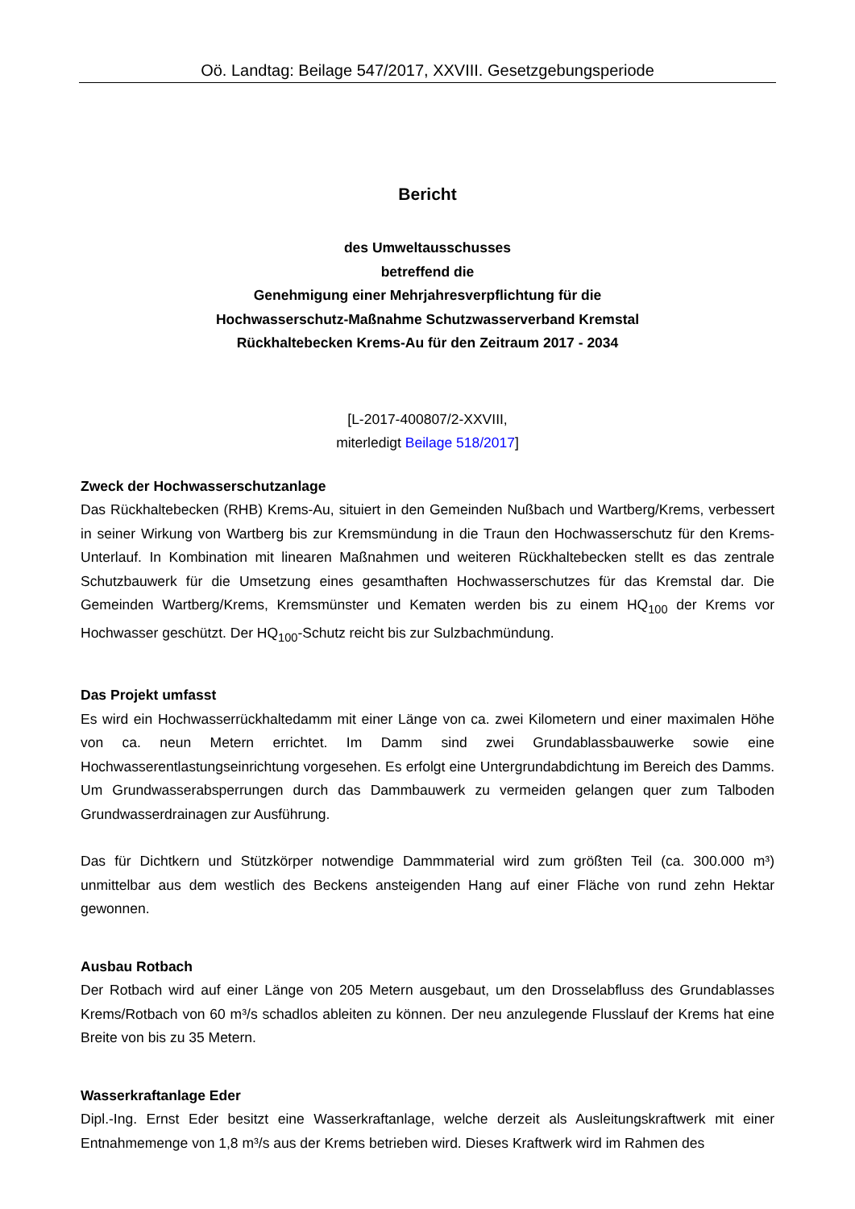Oö. Landtag: Beilage 547/2017, XXVIII. Gesetzgebungsperiode
Bericht
des Umweltausschusses
betreffend die
Genehmigung einer Mehrjahresverpflichtung für die
Hochwasserschutz-Maßnahme Schutzwasserverband Kremstal
Rückhaltebecken Krems-Au für den Zeitraum 2017 - 2034
[L-2017-400807/2-XXVIII,
miterledigt Beilage 518/2017]
Zweck der Hochwasserschutzanlage
Das Rückhaltebecken (RHB) Krems-Au, situiert in den Gemeinden Nußbach und Wartberg/Krems, verbessert in seiner Wirkung von Wartberg bis zur Kremsmündung in die Traun den Hochwasserschutz für den Krems-Unterlauf. In Kombination mit linearen Maßnahmen und weiteren Rückhaltebecken stellt es das zentrale Schutzbauwerk für die Umsetzung eines gesamthaften Hochwasserschutzes für das Kremstal dar. Die Gemeinden Wartberg/Krems, Kremsmünster und Kematen werden bis zu einem HQ<sub>100</sub> der Krems vor Hochwasser geschützt. Der HQ<sub>100</sub>-Schutz reicht bis zur Sulzbachmündung.
Das Projekt umfasst
Es wird ein Hochwasserrückhaltedamm mit einer Länge von ca. zwei Kilometern und einer maximalen Höhe von ca. neun Metern errichtet. Im Damm sind zwei Grundablassbauwerke sowie eine Hochwasserentlastungseinrichtung vorgesehen. Es erfolgt eine Untergrundabdichtung im Bereich des Damms. Um Grundwasserabsperrungen durch das Dammbauwerk zu vermeiden gelangen quer zum Talboden Grundwasserdrainagen zur Ausführung.
Das für Dichtkern und Stützkörper notwendige Dammmaterial wird zum größten Teil (ca. 300.000 m³) unmittelbar aus dem westlich des Beckens ansteigenden Hang auf einer Fläche von rund zehn Hektar gewonnen.
Ausbau Rotbach
Der Rotbach wird auf einer Länge von 205 Metern ausgebaut, um den Drosselabfluss des Grundablasses Krems/Rotbach von 60 m³/s schadlos ableiten zu können. Der neu anzulegende Flusslauf der Krems hat eine Breite von bis zu 35 Metern.
Wasserkraftanlage Eder
Dipl.-Ing. Ernst Eder besitzt eine Wasserkraftanlage, welche derzeit als Ausleitungskraftwerk mit einer Entnahmemenge von 1,8 m³/s aus der Krems betrieben wird. Dieses Kraftwerk wird im Rahmen des